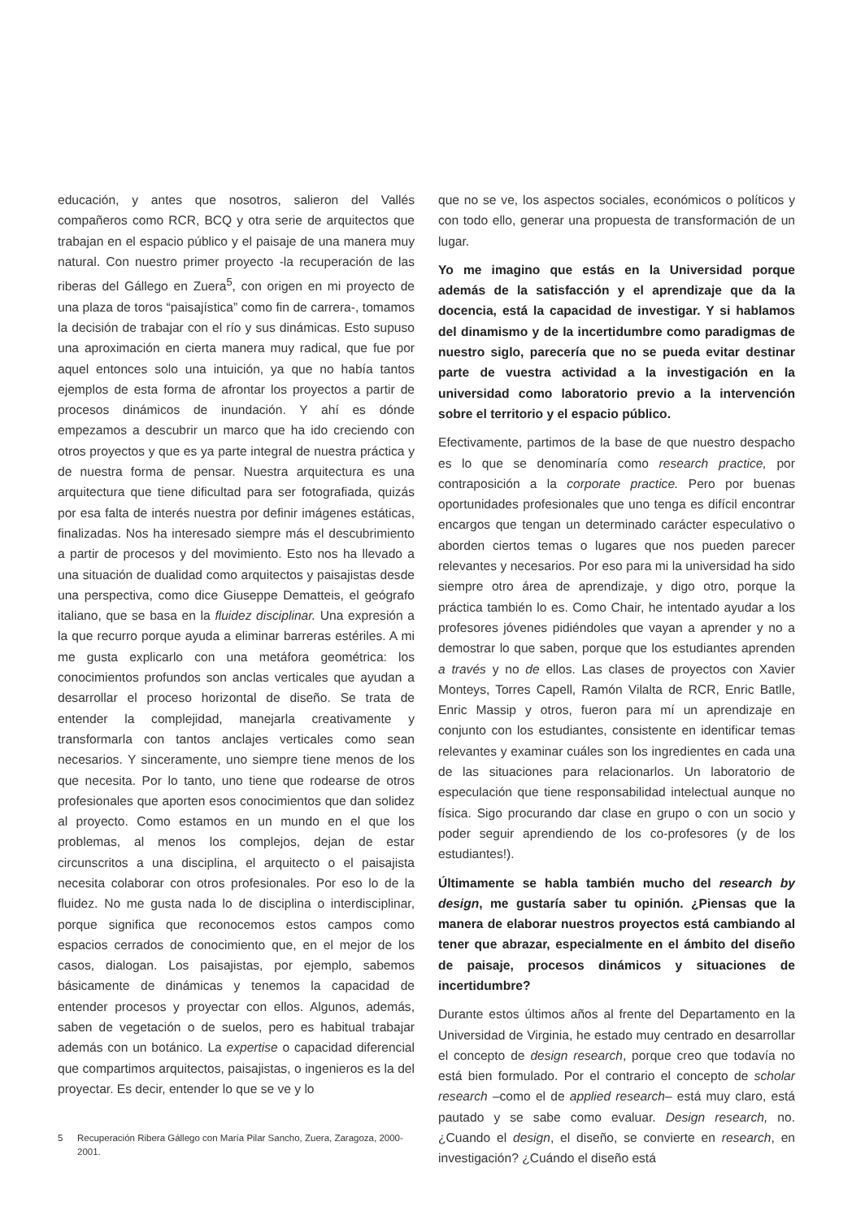educación, y antes que nosotros, salieron del Vallés compañeros como RCR, BCQ y otra serie de arquitectos que trabajan en el espacio público y el paisaje de una manera muy natural. Con nuestro primer proyecto -la recuperación de las riberas del Gállego en Zuera<sup>5</sup>, con origen en mi proyecto de una plaza de toros “paisajística” como fin de carrera-, tomamos la decisión de trabajar con el río y sus dinámicas. Esto supuso una aproximación en cierta manera muy radical, que fue por aquel entonces solo una intuición, ya que no había tantos ejemplos de esta forma de afrontar los proyectos a partir de procesos dinámicos de inundación. Y ahí es dónde empezamos a descubrir un marco que ha ido creciendo con otros proyectos y que es ya parte integral de nuestra práctica y de nuestra forma de pensar. Nuestra arquitectura es una arquitectura que tiene dificultad para ser fotografiada, quizás por esa falta de interés nuestra por definir imágenes estáticas, finalizadas. Nos ha interesado siempre más el descubrimiento a partir de procesos y del movimiento. Esto nos ha llevado a una situación de dualidad como arquitectos y paisajistas desde una perspectiva, como dice Giuseppe Dematteis, el geógrafo italiano, que se basa en la fluidez disciplinar. Una expresión a la que recurro porque ayuda a eliminar barreras estériles. A mi me gusta explicarlo con una metáfora geométrica: los conocimientos profundos son anclas verticales que ayudan a desarrollar el proceso horizontal de diseño. Se trata de entender la complejidad, manejarla creativamente y transformarla con tantos anclajes verticales como sean necesarios. Y sinceramente, uno siempre tiene menos de los que necesita. Por lo tanto, uno tiene que rodearse de otros profesionales que aporten esos conocimientos que dan solidez al proyecto. Como estamos en un mundo en el que los problemas, al menos los complejos, dejan de estar circunscritos a una disciplina, el arquitecto o el paisajista necesita colaborar con otros profesionales. Por eso lo de la fluidez. No me gusta nada lo de disciplina o interdisciplinar, porque significa que reconocemos estos campos como espacios cerrados de conocimiento que, en el mejor de los casos, dialogan. Los paisajistas, por ejemplo, sabemos básicamente de dinámicas y tenemos la capacidad de entender procesos y proyectar con ellos. Algunos, además, saben de vegetación o de suelos, pero es habitual trabajar además con un botánico. La expertise o capacidad diferencial que compartimos arquitectos, paisajistas, o ingenieros es la del proyectar. Es decir, entender lo que se ve y lo
5 Recuperación Ribera Gállego con María Pilar Sancho, Zuera, Zaragoza, 2000-2001.
que no se ve, los aspectos sociales, económicos o políticos y con todo ello, generar una propuesta de transformación de un lugar.
Yo me imagino que estás en la Universidad porque además de la satisfacción y el aprendizaje que da la docencia, está la capacidad de investigar. Y si hablamos del dinamismo y de la incertidumbre como paradigmas de nuestro siglo, parecería que no se pueda evitar destinar parte de vuestra actividad a la investigación en la universidad como laboratorio previo a la intervención sobre el territorio y el espacio público.
Efectivamente, partimos de la base de que nuestro despacho es lo que se denominaría como research practice, por contraposición a la corporate practice. Pero por buenas oportunidades profesionales que uno tenga es difícil encontrar encargos que tengan un determinado carácter especulativo o aborden ciertos temas o lugares que nos pueden parecer relevantes y necesarios. Por eso para mi la universidad ha sido siempre otro área de aprendizaje, y digo otro, porque la práctica también lo es. Como Chair, he intentado ayudar a los profesores jóvenes pidiéndoles que vayan a aprender y no a demostrar lo que saben, porque que los estudiantes aprenden a través y no de ellos. Las clases de proyectos con Xavier Monteys, Torres Capell, Ramón Vilalta de RCR, Enric Batlle, Enric Massip y otros, fueron para mí un aprendizaje en conjunto con los estudiantes, consistente en identificar temas relevantes y examinar cuáles son los ingredientes en cada una de las situaciones para relacionarlos. Un laboratorio de especulación que tiene responsabilidad intelectual aunque no física. Sigo procurando dar clase en grupo o con un socio y poder seguir aprendiendo de los co-profesores (y de los estudiantes!).
Últimamente se habla también mucho del research by design, me gustaría saber tu opinión. ¿Piensas que la manera de elaborar nuestros proyectos está cambiando al tener que abrazar, especialmente en el ámbito del diseño de paisaje, procesos dinámicos y situaciones de incertidumbre?
Durante estos últimos años al frente del Departamento en la Universidad de Virginia, he estado muy centrado en desarrollar el concepto de design research, porque creo que todavía no está bien formulado. Por el contrario el concepto de scholar research –como el de applied research– está muy claro, está pautado y se sabe como evaluar. Design research, no. ¿Cuando el design, el diseño, se convierte en research, en investigación? ¿Cuándo el diseño está